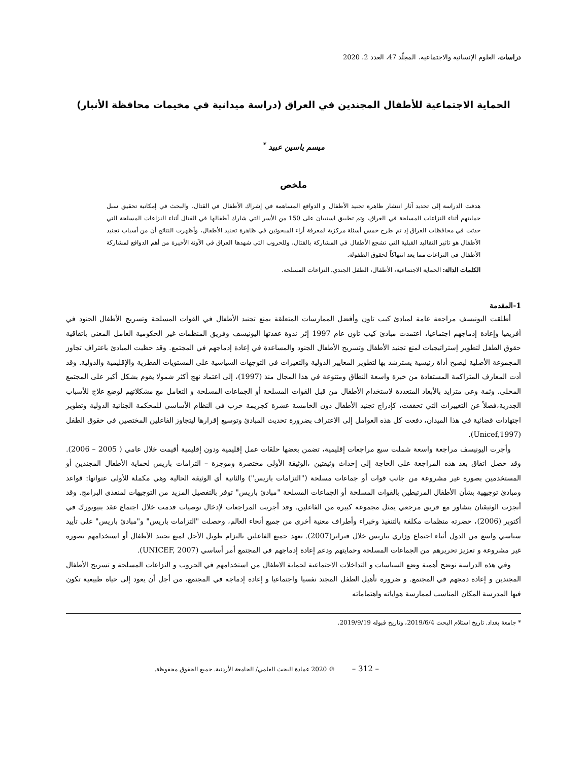دراسات، العلوم الإنسانية والاجتماعية، المجلّد 47، العدد 2، 2020
الحماية الاجتماعية للأطفال المجندين في العراق (دراسة ميدانية في مخيمات محافظة الأنبار)
ميسم ياسين عبيد <sup>*</sup>
ملخص
هدفت الدراسة إلى تحديد آثار انتشار ظاهرة تجنيد الأطفال و الدوافع المساهمة في إشراك الأطفال في القتال، والبحث في إمكانية تحقيق سبل حمايتهم أثناء النزاعات المسلحة في العراق، وتم تطبيق استبيان على 150 من الأسر التي شارك أطفالها في القتال أثناء النزاعات المسلحة التي حدثت في محافظات العراق إذ تم طرح خمس أسئلة مركزية لمعرفة أراء المبحوثين في ظاهرة تجنيد الأطفال، وأظهرت النتائج أن من أسباب تجنيد الأطفال هو تاثير التقاليد القبلية التي تشجع الأطفال في المشاركة بالقتال، وللحروب التي شهدها العراق في الآونة الأخيرة من أهم الدوافع لمشاركة الأطفال في النزاعات مما يعد انتهاكاً لحقوق الطفولة.
الكلمات الدالة: الحماية الاجتماعية، الأطفال، الطفل الجندي، النزاعات المسلحة.
1-المقدمة
أطلقت اليونيسف مراجعة عامة لمبادئ كيب تاون وأفضل الممارسات المتعلقة بمنع تجنيد الأطفال في القوات المسلحة وتسريح الأطفال الجنود في أفريقيا وإعادة إدماجهم اجتماعيا، اعتمدت مبادئ كيب تاون عام 1997 إثر ندوة عقدتها اليونيسف وفريق المنظمات غير الحكومية العامل المعني باتفاقية حقوق الطفل لتطوير إستراتيجيات لمنع تجنيد الأطفال وتسريح الأطفال الجنود والمساعدة في إعادة إدماجهم في المجتمع. وقد حظيت المبادئ باعتراف تجاوز المجموعة الأصلية ليصبح أداة رئيسية يسترشد بها لتطوير المعايير الدولية والتغيرات في التوجهات السياسية على المستويات القطرية والإقليمية والدولية. وقد أدت المعارف المتراكمة المستفادة من خبرة واسعة النطاق ومتنوعة في هذا المجال منذ (1997)، إلى اعتماد نهج أكثر شمولا يقوم بشكل أكبر على المجتمع المحلي. وثمة وعي متزايد بالأبعاد المتعددة لاستخدام الأطفال من قبل القوات المسلحة أو الجماعات المسلحة و التعامل مع مشكلاتهم لوضع علاج للأسباب الجذرية،فضلاً عن التغييرات التي تحققت، كإدراج تجنيد الأطفال دون الخامسة عشرة كجريمة حرب في النظام الأساسي للمحكمة الجنائية الدولية وتطوير اجتهادات قضائية في هذا الميدان، دفعت كل هذه العوامل إلى الاعتراف بضرورة تحديث المبادئ وتوسيع إقرارها ليتجاوز الفاعلين المختصين في حقوق الطفل (Unicef,1997).
وأجرت اليونيسف مراجعة واسعة شملت سبع مراجعات إقليمية، تضمن بعضها حلقات عمل إقليمية ودون إقليمية أقيمت خلال عامي ( 2005 – 2006). وقد حصل اتفاق بعد هذه المراجعة على الحاجة إلى إحداث وثيقتين ،الوثيقة الأولى مختصرة وموجزة – التزامات باريس لحماية الأطفال المجندين أو المستخدمين بصورة غير مشروعة من جانب قوات أو جماعات مسلحة ("التزامات باريس") والثانية أي الوثيقة الحالية وهي مكملة للأولى عنوانها: قواعد ومبادئ توجيهية بشأن الأطفال المرتبطين بالقوات المسلحة أو الجماعات المسلحة "مبادئ باريس" توفر بالتفصيل المزيد من التوجيهات لمنفذي البرامج. وقد أنجزت الوثيقتان بتشاور مع فريق مرجعي يمثل مجموعة كبيرة من الفاعلين. وقد أجريت المراجعات لإدخال توصيات قدمت خلال اجتماع عقد بنيويورك في أكتوبر (2006)، حضرته منظمات مكلفة بالتنفيذ وخبراء وأطراف معنية أخرى من جميع أنحاء العالم، وحصلت "التزامات باريس" و"مبادئ باريس" على تأييد سياسي واسع من الدول أثناء اجتماع وزاري بباريس خلال فبراير(2007). تعهد جميع الفاعلين بالتزام طويل الأجل لمنع تجنيد الأطفال أو استخدامهم بصورة غير مشروعة و تعزيز تحريرهم من الجماعات المسلحة وحمايتهم ودعم إعادة إدماجهم في المجتمع أمر أساسي (UNICEF, 2007).
وفي هذه الدراسة نوضح أهمية وضع السياسات و التداخلات الاجتماعية لحماية الاطفال من استخدامهم في الحروب و النزاعات المسلحة و تسريح الأطفال المجندين و إعادة دمجهم في المجتمع. و ضرورة تأهيل الطفل المجند نفسيا واجتماعيا و إعادة إدماجه في المجتمع، من أجل أن يعود إلى حياة طبيعية تكون فيها المدرسة المكان المناسب لممارسة هواياته واهتماماته
* جامعة بغداد. تاريخ استلام البحث 2019/6/4، وتاريخ قبوله 2019/9/19.
– 312 – © 2020 عمادة البحث العلمي/ الجامعة الأردنية. جميع الحقوق محفوظة.